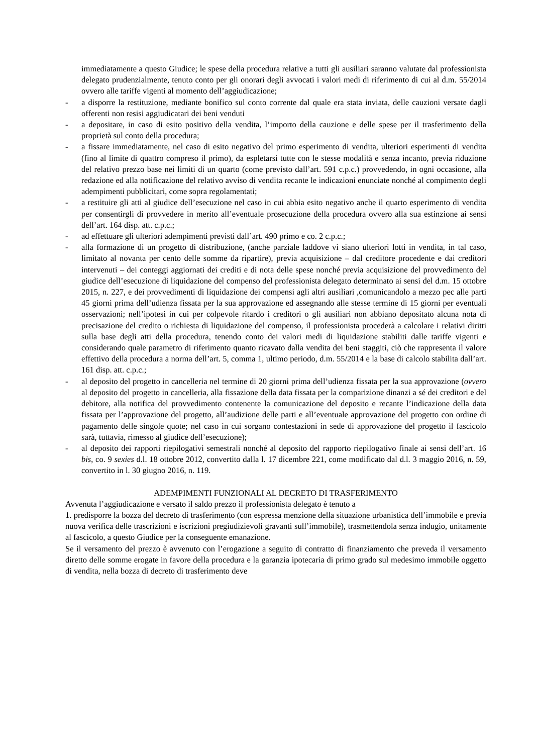immediatamente a questo Giudice; le spese della procedura relative a tutti gli ausiliari saranno valutate dal professionista delegato prudenzialmente, tenuto conto per gli onorari degli avvocati i valori medi di riferimento di cui al d.m. 55/2014 ovvero alle tariffe vigenti al momento dell’aggiudicazione;
- a disporre la restituzione, mediante bonifico sul conto corrente dal quale era stata inviata, delle cauzioni versate dagli offerenti non resisi aggiudicatari dei beni venduti
- a depositare, in caso di esito positivo della vendita, l’importo della cauzione e delle spese per il trasferimento della proprietà sul conto della procedura;
- a fissare immediatamente, nel caso di esito negativo del primo esperimento di vendita, ulteriori esperimenti di vendita (fino al limite di quattro compreso il primo), da espletarsi tutte con le stesse modalità e senza incanto, previa riduzione del relativo prezzo base nei limiti di un quarto (come previsto dall’art. 591 c.p.c.) provvedendo, in ogni occasione, alla redazione ed alla notificazione del relativo avviso di vendita recante le indicazioni enunciate nonché al compimento degli adempimenti pubblicitari, come sopra regolamentati;
- a restituire gli atti al giudice dell’esecuzione nel caso in cui abbia esito negativo anche il quarto esperimento di vendita per consentirgli di provvedere in merito all’eventuale prosecuzione della procedura ovvero alla sua estinzione ai sensi dell’art. 164 disp. att. c.p.c.;
- ad effettuare gli ulteriori adempimenti previsti dall’art. 490 primo e co. 2 c.p.c.;
- alla formazione di un progetto di distribuzione, (anche parziale laddove vi siano ulteriori lotti in vendita, in tal caso, limitato al novanta per cento delle somme da ripartire), previa acquisizione – dal creditore procedente e dai creditori intervenuti – dei conteggi aggiornati dei crediti e di nota delle spese nonché previa acquisizione del provvedimento del giudice dell’esecuzione di liquidazione del compenso del professionista delegato determinato ai sensi del d.m. 15 ottobre 2015, n. 227, e dei provvedimenti di liquidazione dei compensi agli altri ausiliari ,comunicandolo a mezzo pec alle parti 45 giorni prima dell’udienza fissata per la sua approvazione ed assegnando alle stesse termine di 15 giorni per eventuali osservazioni; nell’ipotesi in cui per colpevole ritardo i creditori o gli ausiliari non abbiano depositato alcuna nota di precisazione del credito o richiesta di liquidazione del compenso, il professionista procederà a calcolare i relativi diritti sulla base degli atti della procedura, tenendo conto dei valori medi di liquidazione stabiliti dalle tariffe vigenti e considerando quale parametro di riferimento quanto ricavato dalla vendita dei beni staggiti, ciò che rappresenta il valore effettivo della procedura a norma dell’art. 5, comma 1, ultimo periodo, d.m. 55/2014 e la base di calcolo stabilita dall’art. 161 disp. att. c.p.c.;
- al deposito del progetto in cancelleria nel termine di 20 giorni prima dell’udienza fissata per la sua approvazione (ovvero al deposito del progetto in cancelleria, alla fissazione della data fissata per la comparizione dinanzi a sé dei creditori e del debitore, alla notifica del provvedimento contenente la comunicazione del deposito e recante l’indicazione della data fissata per l’approvazione del progetto, all’audizione delle parti e all’eventuale approvazione del progetto con ordine di pagamento delle singole quote; nel caso in cui sorgano contestazioni in sede di approvazione del progetto il fascicolo sarà, tuttavia, rimesso al giudice dell’esecuzione);
- al deposito dei rapporti riepilogativi semestrali nonché al deposito del rapporto riepilogativo finale ai sensi dell’art. 16 bis, co. 9 sexies d.l. 18 ottobre 2012, convertito dalla l. 17 dicembre 221, come modificato dal d.l. 3 maggio 2016, n. 59, convertito in l. 30 giugno 2016, n. 119.
ADEMPIMENTI FUNZIONALI AL DECRETO DI TRASFERIMENTO
Avvenuta l’aggiudicazione e versato il saldo prezzo il professionista delegato è tenuto a
1. predisporre la bozza del decreto di trasferimento (con espressa menzione della situazione urbanistica dell’immobile e previa nuova verifica delle trascrizioni e iscrizioni pregiudizievoli gravanti sull’immobile), trasmettendola senza indugio, unitamente al fascicolo, a questo Giudice per la conseguente emanazione.
Se il versamento del prezzo è avvenuto con l’erogazione a seguito di contratto di finanziamento che preveda il versamento diretto delle somme erogate in favore della procedura e la garanzia ipotecaria di primo grado sul medesimo immobile oggetto di vendita, nella bozza di decreto di trasferimento deve